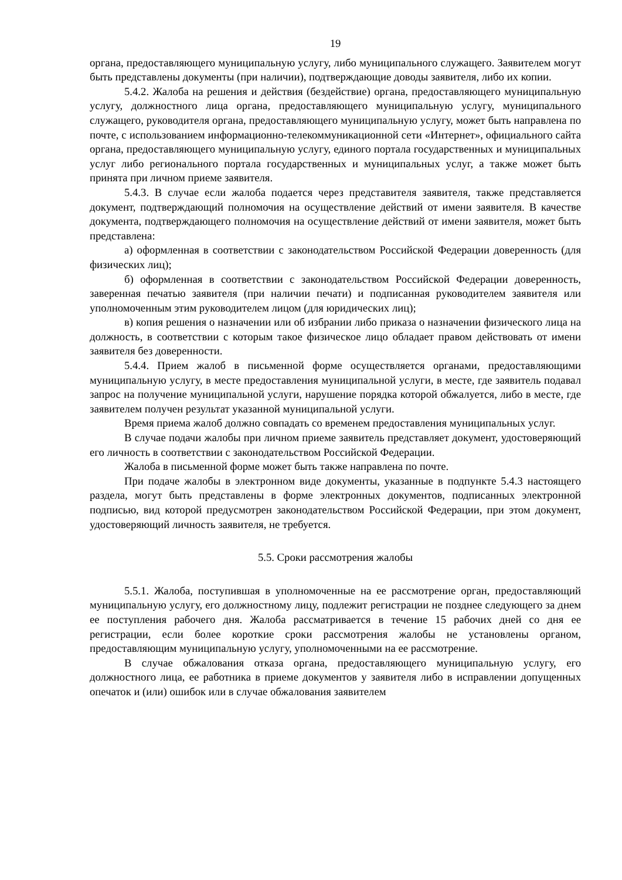19
органа, предоставляющего муниципальную услугу, либо муниципального служащего. Заявителем могут быть представлены документы (при наличии), подтверждающие доводы заявителя, либо их копии.
5.4.2. Жалоба на решения и действия (бездействие) органа, предоставляющего муниципальную услугу, должностного лица органа, предоставляющего муниципальную услугу, муниципального служащего, руководителя органа, предоставляющего муниципальную услугу, может быть направлена по почте, с использованием информационно-телекоммуникационной сети «Интернет», официального сайта органа, предоставляющего муниципальную услугу, единого портала государственных и муниципальных услуг либо регионального портала государственных и муниципальных услуг, а также может быть принята при личном приеме заявителя.
5.4.3. В случае если жалоба подается через представителя заявителя, также представляется документ, подтверждающий полномочия на осуществление действий от имени заявителя. В качестве документа, подтверждающего полномочия на осуществление действий от имени заявителя, может быть представлена:
а) оформленная в соответствии с законодательством Российской Федерации доверенность (для физических лиц);
б) оформленная в соответствии с законодательством Российской Федерации доверенность, заверенная печатью заявителя (при наличии печати) и подписанная руководителем заявителя или уполномоченным этим руководителем лицом (для юридических лиц);
в) копия решения о назначении или об избрании либо приказа о назначении физического лица на должность, в соответствии с которым такое физическое лицо обладает правом действовать от имени заявителя без доверенности.
5.4.4. Прием жалоб в письменной форме осуществляется органами, предоставляющими муниципальную услугу, в месте предоставления муниципальной услуги, в месте, где заявитель подавал запрос на получение муниципальной услуги, нарушение порядка которой обжалуется, либо в месте, где заявителем получен результат указанной муниципальной услуги.
Время приема жалоб должно совпадать со временем предоставления муниципальных услуг.
В случае подачи жалобы при личном приеме заявитель представляет документ, удостоверяющий его личность в соответствии с законодательством Российской Федерации.
Жалоба в письменной форме может быть также направлена по почте.
При подаче жалобы в электронном виде документы, указанные в подпункте 5.4.3 настоящего раздела, могут быть представлены в форме электронных документов, подписанных электронной подписью, вид которой предусмотрен законодательством Российской Федерации, при этом документ, удостоверяющий личность заявителя, не требуется.
5.5. Сроки рассмотрения жалобы
5.5.1. Жалоба, поступившая в уполномоченные на ее рассмотрение орган, предоставляющий муниципальную услугу, его должностному лицу, подлежит регистрации не позднее следующего за днем ее поступления рабочего дня. Жалоба рассматривается в течение 15 рабочих дней со дня ее регистрации, если более короткие сроки рассмотрения жалобы не установлены органом, предоставляющим муниципальную услугу, уполномоченными на ее рассмотрение.
В случае обжалования отказа органа, предоставляющего муниципальную услугу, его должностного лица, ее работника в приеме документов у заявителя либо в исправлении допущенных опечаток и (или) ошибок или в случае обжалования заявителем